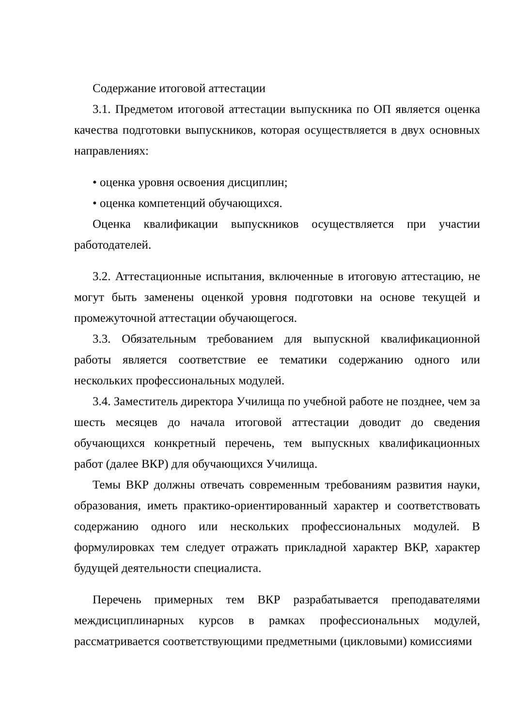Содержание итоговой аттестации
3.1. Предметом итоговой аттестации выпускника по ОП является оценка качества подготовки выпускников, которая осуществляется в двух основных направлениях:
• оценка уровня освоения дисциплин;
• оценка компетенций обучающихся.
Оценка квалификации выпускников осуществляется при участии работодателей.
3.2. Аттестационные испытания, включенные в итоговую аттестацию, не могут быть заменены оценкой уровня подготовки на основе текущей и промежуточной аттестации обучающегося.
3.3. Обязательным требованием для выпускной квалификационной работы является соответствие ее тематики содержанию одного или нескольких профессиональных модулей.
3.4. Заместитель директора Училища по учебной работе не позднее, чем за шесть месяцев до начала итоговой аттестации доводит до сведения обучающихся конкретный перечень, тем выпускных квалификационных работ (далее ВКР) для обучающихся Училища.
Темы ВКР должны отвечать современным требованиям развития науки, образования, иметь практико-ориентированный характер и соответствовать содержанию одного или нескольких профессиональных модулей. В формулировках тем следует отражать прикладной характер ВКР, характер будущей деятельности специалиста.
Перечень примерных тем ВКР разрабатывается преподавателями междисциплинарных курсов в рамках профессиональных модулей, рассматривается соответствующими предметными (цикловыми) комиссиями